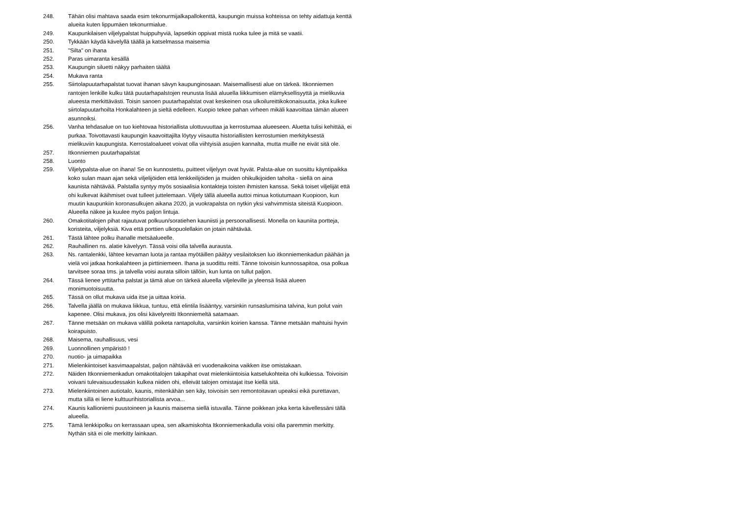248. Tähän olisi mahtava saada esim tekonurmijalkapallokenttä, kaupungin muissa kohteissa on tehty aidattuja kenttä alueita kuten lippumäen tekonurmialue.
249. Kaupunkilaisen viljelypalstat huippuhyviä, lapsetkin oppivat mistä ruoka tulee ja mitä se vaatii.
250. Tykkään käydä kävelyllä täällä ja katselmassa maisemia
251. "Silta" on ihana
252. Paras uimaranta kesällä
253. Kaupungin siluetti näkyy parhaiten täältä
254. Mukava ranta
255. Siirtolapuutarhapalstat tuovat ihanan sävyn kaupunginosaan. Maisemallisesti alue on tärkeä. Itkonniemen rantojen lenkille kulku tätä puutarhapalstojen reunusta lisää aluuella liikkumisen elämyksellisyyttä ja mielikuvia alueesta merkittävästi. Toisin sanoen puutarhapalstat ovat keskeinen osa ulkoilureittikokonaisuutta, joka kulkee siirtolapuutarhoilta Honkalahteen ja sieltä edelleen. Kuopio tekee pahan virheen mikäli kaavoittaa tämän alueen asunnoiksi.
256. Vanha tehdasalue on tuo kiehtovaa historiallista ulottuvuuttaa ja kerrostumaa alueeseen. Aluetta tulisi kehittää, ei purkaa. Toivottavasti kaupungin kaavoittajilta löytyy viisautta historiallisten kerrostumien merkityksestä mielikuviin kaupungista. Kerrostaloalueet voivat olla viihtyisiä asujien kannalta, mutta muille ne eivät sitä ole.
257. Itkonniemen puutarhapalstat
258. Luonto
259. Viljelypalsta-alue on ihana! Se on kunnostettu, puitteet viljelyyn ovat hyvät. Palsta-alue on suosittu käyntipaikka koko sulan maan ajan sekä viljelijöiden että lenkkeilijöiden ja muiden ohikulkijoiden taholta - siellä on aina kaunista nähtävää. Palstalla syntyy myös sosiaalisia kontakteja toisten ihmisten kanssa. Sekä toiset viljelijät että ohi kulkevat ikäihmiset ovat tulleet juttelemaan. Viljely tällä alueella auttoi minua kotiutumaan Kuopioon, kun muutin kaupunkiin koronasulkujen aikana 2020, ja vuokrapalsta on nytkin yksi vahvimmista siteistä Kuopioon. Alueella näkee ja kuulee myös paljon lintuja.
260. Omakotitalojen pihat rajautuvat polkuun/soratiehen kauniisti ja persoonallisesti. Monella on kauniita portteja, koristeita, viljelyksiä. Kiva että porttien ulkopuolellakin on jotain nähtävää.
261. Tästä lähtee polku ihanalle metsäalueelle.
262. Rauhallinen ns. alatie kävelyyn. Tässä voisi olla talvella aurausta.
263. Ns. rantalenkki, lähtee kevaman luota ja rantaa myötäillen päätyy vesilaitoksen luo itkonniemenkadun päähän ja vielä voi jatkaa honkalahteen ja pirttiniemeen. Ihana ja suodittu reitti. Tänne toivoisin kunnossapitoa, osa polkua tarvitsee soraa tms. ja talvella voisi aurata silloin tällöin, kun lunta on tullut paljon.
264. Tässä lienee yrttitarha palstat ja tämä alue on tärkeä alueella viljeleville ja yleensä lisää alueen monimuotoisuutta.
265. Tässä on ollut mukava uida itse ja uittaa koiria.
266. Talvella jäällä on mukava liikkua, tuntuu, että elintila lisääntyy, varsinkin runsaslumisina talvina, kun polut vain kapenee. Olisi mukava, jos olisi kävelyreitti Itkonniemeltä satamaan.
267. Tänne metsään on mukava välillä poiketa rantapolulta, varsinkin koirien kanssa. Tänne metsään mahtuisi hyvin koirapuisto.
268. Maisema, rauhallisuus, vesi
269. Luonnollinen ympäristö !
270. nuotio- ja uimapaikka
271. Mielenkiintoiset kasvimaapalstat, paljon nähtävää eri vuodenaikoina vaikken itse omistakaan.
272. Näiden Itkonniemenkadun omakotitalojen takapihat ovat mielenkiintoisia katselukohteita ohi kulkiessa. Toivoisin voivani tulevaisuudessakin kulkea niiden ohi, elleivät talojen omistajat itse kiellä sitä.
273. Mielenkiintoinen autiotalo, kaunis, mitenkähän sen käy, toivoisin sen remontoitavan upeaksi eikä purettavan, mutta sillä ei liene kulttuurihistoriallista arvoa...
274. Kaunis kallioniemi puustoineen ja kaunis maisema siellä istuvalla. Tänne poikkean joka kerta kävellessäni tällä alueella.
275. Tämä lenkkipolku on kerrassaan upea, sen alkamiskohta Itkonniemenkadulla voisi olla paremmin merkitty. Nythän sitä ei ole merkitty lainkaan.